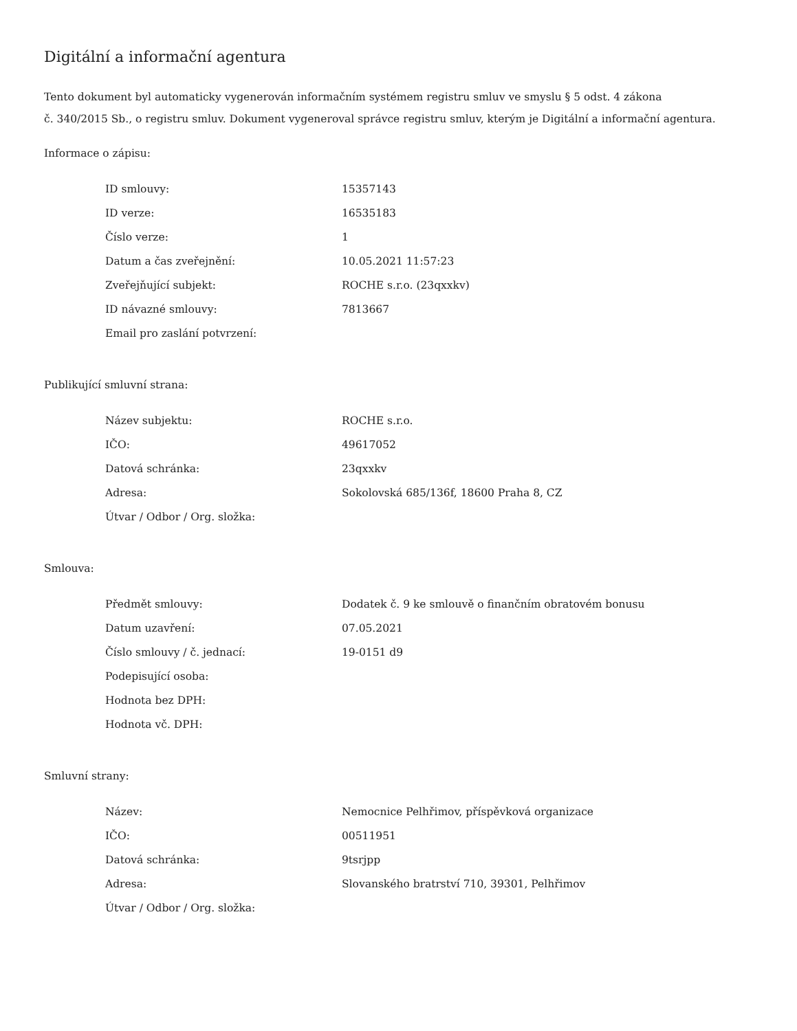Digitální a informační agentura
Tento dokument byl automaticky vygenerován informačním systémem registru smluv ve smyslu § 5 odst. 4 zákona
č. 340/2015 Sb., o registru smluv. Dokument vygeneroval správce registru smluv, kterým je Digitální a informační agentura.
Informace o zápisu:
| ID smlouvy: | 15357143 |
| ID verze: | 16535183 |
| Číslo verze: | 1 |
| Datum a čas zveřejnění: | 10.05.2021 11:57:23 |
| Zveřejňující subjekt: | ROCHE s.r.o. (23qxxkv) |
| ID návazné smlouvy: | 7813667 |
| Email pro zaslání potvrzení: | |
Publikující smluvní strana:
| Název subjektu: | ROCHE s.r.o. |
| IČO: | 49617052 |
| Datová schránka: | 23qxxkv |
| Adresa: | Sokolovská 685/136f, 18600 Praha 8, CZ |
| Útvar / Odbor / Org. složka: | |
Smlouva:
| Předmět smlouvy: | Dodatek č. 9 ke smlouvě o finančním obratovém bonusu |
| Datum uzavření: | 07.05.2021 |
| Číslo smlouvy / č. jednací: | 19-0151 d9 |
| Podepisující osoba: | |
| Hodnota bez DPH: | |
| Hodnota vč. DPH: | |
Smluvní strany:
| Název: | Nemocnice Pelhřimov, příspěvková organizace |
| IČO: | 00511951 |
| Datová schránka: | 9tsrjpp |
| Adresa: | Slovanského bratrství 710, 39301, Pelhřimov |
| Útvar / Odbor / Org. složka: | |